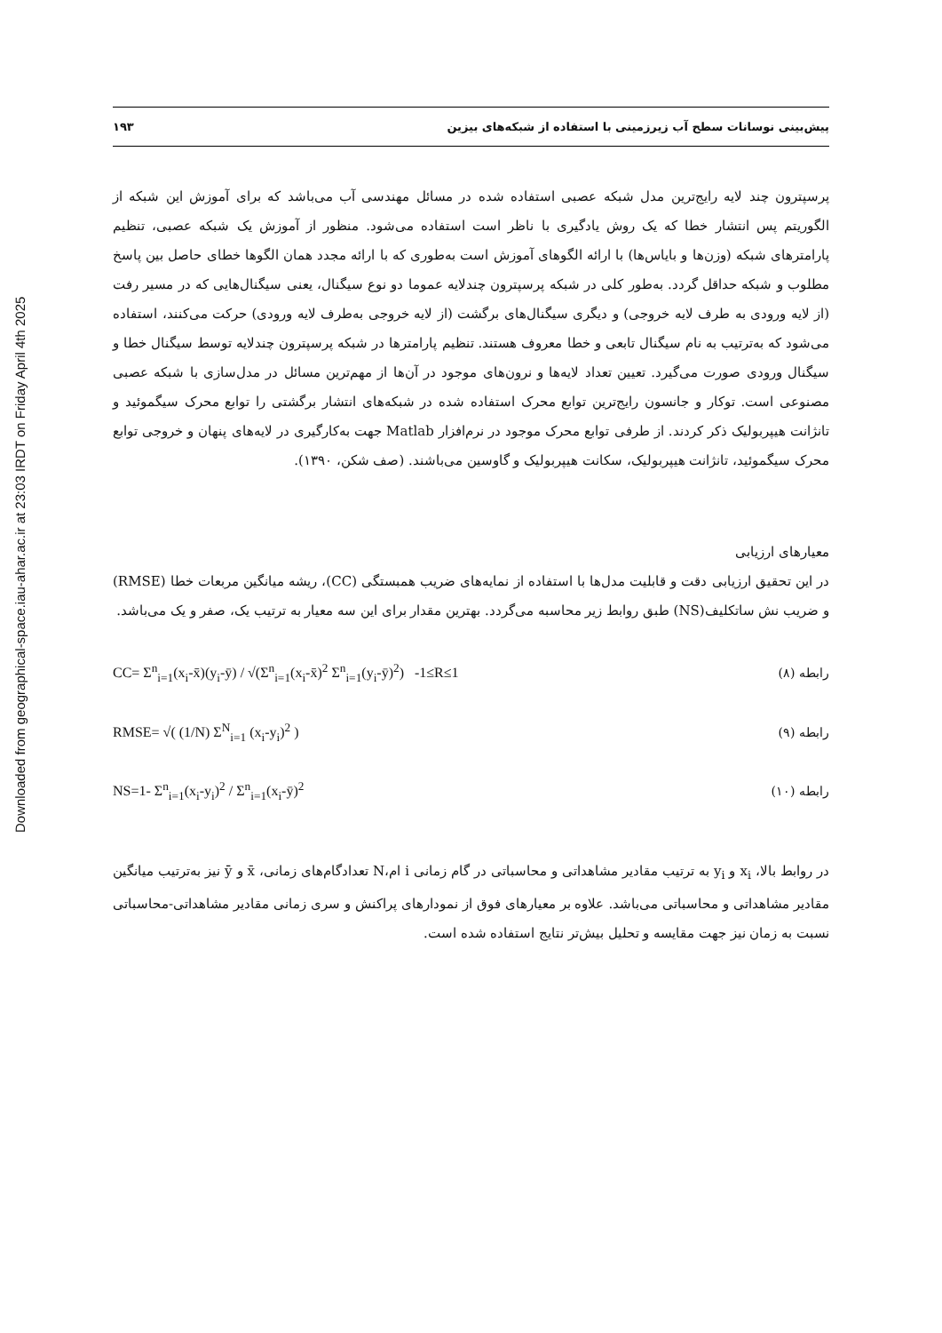Downloaded from geographical-space.iau-ahar.ac.ir at 23:03 IRDT on Friday April 4th 2025
پیش‌بینی نوسانات سطح آب زیرزمینی با استفاده از شبکه‌های بیزین ۱۹۳
پرسپترون چند لایه رایج‌ترین مدل شبکه عصبی استفاده شده در مسائل مهندسی آب می‌باشد که برای آموزش این شبکه از الگوریتم پس انتشار خطا که یک روش یادگیری با ناظر است استفاده می‌شود. منظور از آموزش یک شبکه عصبی، تنظیم پارامترهای شبکه (وزن‌ها و بایاس‌ها) با ارائه الگوهای آموزش است به‌طوری که با ارائه مجدد همان الگوها خطای حاصل بین پاسخ مطلوب و شبکه حداقل گردد. به‌طور کلی در شبکه پرسپترون چندلایه عموما دو نوع سیگنال، یعنی سیگنال‌هایی که در مسیر رفت (از لایه ورودی به طرف لایه خروجی) و دیگری سیگنال‌های برگشت (از لایه خروجی به‌طرف لایه ورودی) حرکت می‌کنند، استفاده می‌شود که به‌ترتیب به نام سیگنال تابعی و خطا معروف هستند. تنظیم پارامترها در شبکه پرسپترون چندلایه توسط سیگنال خطا و سیگنال ورودی صورت می‌گیرد. تعیین تعداد لایه‌ها و نرون‌های موجود در آن‌ها از مهم‌ترین مسائل در مدل‌سازی با شبکه عصبی مصنوعی است. توکار و جانسون رایج‌ترین توابع محرک استفاده شده در شبکه‌های انتشار برگشتی را توابع محرک سیگموئید و تانژانت هیپربولیک ذکر کردند. از طرفی توابع محرک موجود در نرم‌افزار Matlab جهت به‌کارگیری در لایه‌های پنهان و خروجی توابع محرک سیگموئید، تانژانت هیپربولیک، سکانت هیپربولیک و گاوسین می‌باشند. (صف شکن، ۱۳۹۰).
معیارهای ارزیابی
در این تحقیق ارزیابی دقت و قابلیت مدل‌ها با استفاده از نمایه‌های ضریب همبستگی (CC)، ریشه میانگین مربعات خطا (RMSE) و ضریب نش ساتکلیف(NS) طبق روابط زیر محاسبه می‌گردد. بهترین مقدار برای این سه معیار به ترتیب یک، صفر و یک می‌باشد.
CC= Σ<sup>n</sup><sub>i=1</sub>(x<sub>i</sub>-x̄)(y<sub>i</sub>-ȳ) / √(Σ<sup>n</sup><sub>i=1</sub>(x<sub>i</sub>-x̄)<sup>2</sup> Σ<sup>n</sup><sub>i=1</sub>(y<sub>i</sub>-ȳ)<sup>2</sup>) -1≤R≤1 رابطه (۸)
RMSE= √( (1/N) Σ<sup>N</sup><sub>i=1</sub> (x<sub>i</sub>-y<sub>i</sub>)<sup>2</sup> ) رابطه (۹)
NS=1- Σ<sup>n</sup><sub>i=1</sub>(x<sub>i</sub>-y<sub>i</sub>)<sup>2</sup> / Σ<sup>n</sup><sub>i=1</sub>(x<sub>i</sub>-ȳ)<sup>2</sup> رابطه (۱۰)
در روابط بالا، x<sub>i</sub> و y<sub>i</sub> به ترتیب مقادیر مشاهداتی و محاسباتی در گام زمانی i ام،N تعدادگام‌های زمانی، x̄ و ȳ نیز به‌ترتیب میانگین مقادیر مشاهداتی و محاسباتی می‌باشد. علاوه بر معیارهای فوق از نمودارهای پراکنش و سری زمانی مقادیر مشاهداتی-محاسباتی نسبت به زمان نیز جهت مقایسه و تحلیل بیش‌تر نتایج استفاده شده است.